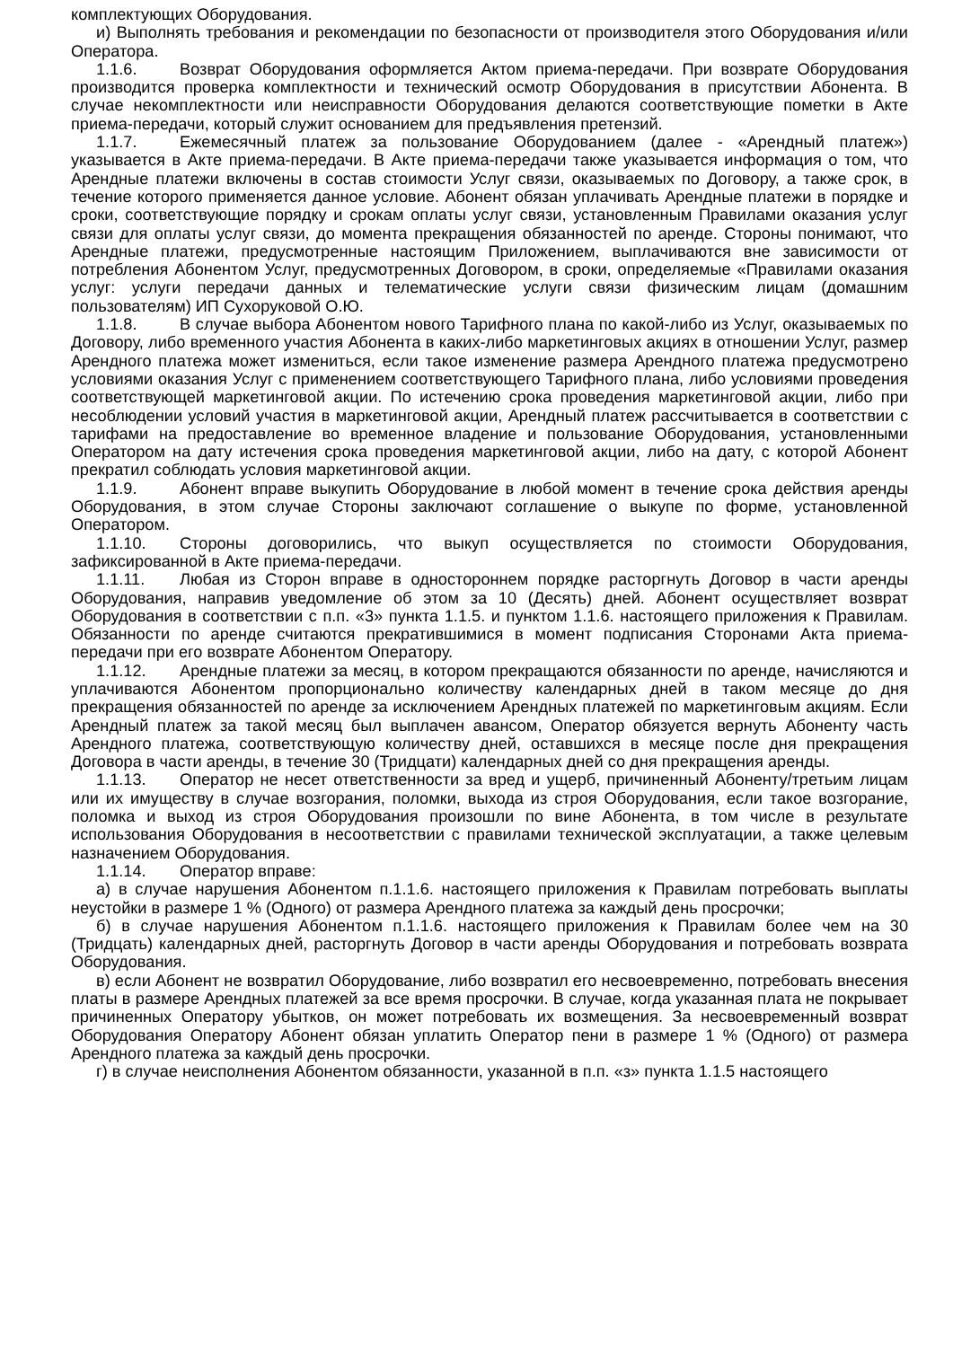комплектующих Оборудования.
и) Выполнять требования и рекомендации по безопасности от производителя этого Оборудования и/или Оператора.
1.1.6. Возврат Оборудования оформляется Актом приема-передачи. При возврате Оборудования производится проверка комплектности и технический осмотр Оборудования в присутствии Абонента. В случае некомплектности или неисправности Оборудования делаются соответствующие пометки в Акте приема-передачи, который служит основанием для предъявления претензий.
1.1.7. Ежемесячный платеж за пользование Оборудованием (далее - «Арендный платеж») указывается в Акте приема-передачи. В Акте приема-передачи также указывается информация о том, что Арендные платежи включены в состав стоимости Услуг связи, оказываемых по Договору, а также срок, в течение которого применяется данное условие. Абонент обязан уплачивать Арендные платежи в порядке и сроки, соответствующие порядку и срокам оплаты услуг связи, установленным Правилами оказания услуг связи для оплаты услуг связи, до момента прекращения обязанностей по аренде. Стороны понимают, что Арендные платежи, предусмотренные настоящим Приложением, выплачиваются вне зависимости от потребления Абонентом Услуг, предусмотренных Договором, в сроки, определяемые «Правилами оказания услуг: услуги передачи данных и телематические услуги связи физическим лицам (домашним пользователям) ИП Сухоруковой О.Ю.
1.1.8. В случае выбора Абонентом нового Тарифного плана по какой-либо из Услуг, оказываемых по Договору, либо временного участия Абонента в каких-либо маркетинговых акциях в отношении Услуг, размер Арендного платежа может измениться, если такое изменение размера Арендного платежа предусмотрено условиями оказания Услуг с применением соответствующего Тарифного плана, либо условиями проведения соответствующей маркетинговой акции. По истечению срока проведения маркетинговой акции, либо при несоблюдении условий участия в маркетинговой акции, Арендный платеж рассчитывается в соответствии с тарифами на предоставление во временное владение и пользование Оборудования, установленными Оператором на дату истечения срока проведения маркетинговой акции, либо на дату, с которой Абонент прекратил соблюдать условия маркетинговой акции.
1.1.9. Абонент вправе выкупить Оборудование в любой момент в течение срока действия аренды Оборудования, в этом случае Стороны заключают соглашение о выкупе по форме, установленной Оператором.
1.1.10. Стороны договорились, что выкуп осуществляется по стоимости Оборудования, зафиксированной в Акте приема-передачи.
1.1.11. Любая из Сторон вправе в одностороннем порядке расторгнуть Договор в части аренды Оборудования, направив уведомление об этом за 10 (Десять) дней. Абонент осуществляет возврат Оборудования в соответствии с п.п. «3» пункта 1.1.5. и пунктом 1.1.6. настоящего приложения к Правилам. Обязанности по аренде считаются прекратившимися в момент подписания Сторонами Акта приема-передачи при его возврате Абонентом Оператору.
1.1.12. Арендные платежи за месяц, в котором прекращаются обязанности по аренде, начисляются и уплачиваются Абонентом пропорционально количеству календарных дней в таком месяце до дня прекращения обязанностей по аренде за исключением Арендных платежей по маркетинговым акциям. Если Арендный платеж за такой месяц был выплачен авансом, Оператор обязуется вернуть Абоненту часть Арендного платежа, соответствующую количеству дней, оставшихся в месяце после дня прекращения Договора в части аренды, в течение 30 (Тридцати) календарных дней со дня прекращения аренды.
1.1.13. Оператор не несет ответственности за вред и ущерб, причиненный Абоненту/третьим лицам или их имуществу в случае возгорания, поломки, выхода из строя Оборудования, если такое возгорание, поломка и выход из строя Оборудования произошли по вине Абонента, в том числе в результате использования Оборудования в несоответствии с правилами технической эксплуатации, а также целевым назначением Оборудования.
1.1.14. Оператор вправе:
а) в случае нарушения Абонентом п.1.1.6. настоящего приложения к Правилам потребовать выплаты неустойки в размере 1 % (Одного) от размера Арендного платежа за каждый день просрочки;
б) в случае нарушения Абонентом п.1.1.6. настоящего приложения к Правилам более чем на 30 (Тридцать) календарных дней, расторгнуть Договор в части аренды Оборудования и потребовать возврата Оборудования.
в) если Абонент не возвратил Оборудование, либо возвратил его несвоевременно, потребовать внесения платы в размере Арендных платежей за все время просрочки. В случае, когда указанная плата не покрывает причиненных Оператору убытков, он может потребовать их возмещения. За несвоевременный возврат Оборудования Оператору Абонент обязан уплатить Оператор пени в размере 1 % (Одного) от размера Арендного платежа за каждый день просрочки.
г) в случае неисполнения Абонентом обязанности, указанной в п.п. «з» пункта 1.1.5 настоящего